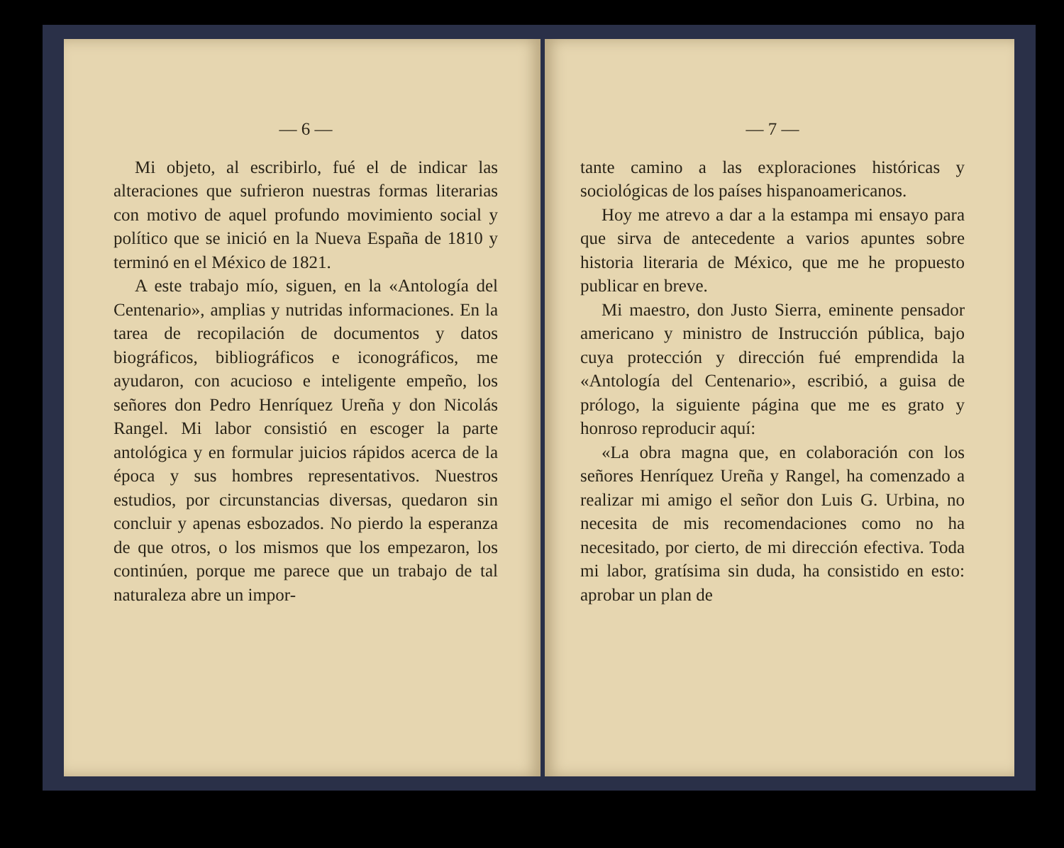— 6 —
Mi objeto, al escribirlo, fué el de indicar las alteraciones que sufrieron nuestras formas literarias con motivo de aquel profundo movimiento social y político que se inició en la Nueva España de 1810 y terminó en el México de 1821.
A este trabajo mío, siguen, en la «Antología del Centenario», amplias y nutridas informaciones. En la tarea de recopilación de documentos y datos biográficos, bibliográficos e iconográficos, me ayudaron, con acucioso e inteligente empeño, los señores don Pedro Henríquez Ureña y don Nicolás Rangel. Mi labor consistió en escoger la parte antológica y en formular juicios rápidos acerca de la época y sus hombres representativos. Nuestros estudios, por circunstancias diversas, quedaron sin concluir y apenas esbozados. No pierdo la esperanza de que otros, o los mismos que los empezaron, los continúen, porque me parece que un trabajo de tal naturaleza abre un impor-
— 7 —
tante camino a las exploraciones históricas y sociológicas de los países hispanoamericanos.
Hoy me atrevo a dar a la estampa mi ensayo para que sirva de antecedente a varios apuntes sobre historia literaria de México, que me he propuesto publicar en breve.
Mi maestro, don Justo Sierra, eminente pensador americano y ministro de Instrucción pública, bajo cuya protección y dirección fué emprendida la «Antología del Centenario», escribió, a guisa de prólogo, la siguiente página que me es grato y honroso reproducir aquí:
«La obra magna que, en colaboración con los señores Henríquez Ureña y Rangel, ha comenzado a realizar mi amigo el señor don Luis G. Urbina, no necesita de mis recomendaciones como no ha necesitado, por cierto, de mi dirección efectiva. Toda mi labor, gratísima sin duda, ha consistido en esto: aprobar un plan de